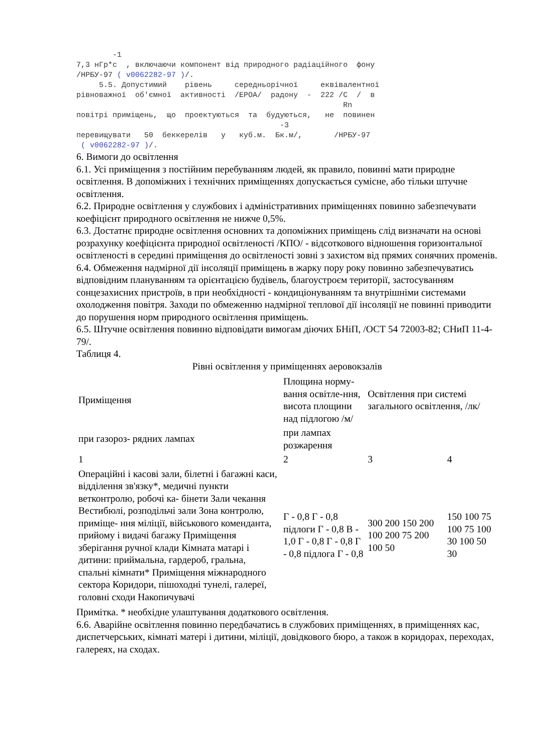-1
7,3 нГр*с  , включаючи компонент від природного радіаційного  фону
/НРБУ-97 ( v0062282-97 )/.
     5.5. Допустимий    рівень     середньорічної     еквівалентної
рівноважної  об'ємної  активності  /ЕРОА/  радону  -  222 /С  /  в
                                                           Rn
повітрі приміщень,  що  проектуються  та  будуються,   не  повинен
                                             -3
перевищувати   50  беккерелів   у   куб.м.  Бк.м/,       /НРБУ-97
 ( v0062282-97 )/.
6. Вимоги до освітлення
6.1. Усі приміщення з постійним перебуванням людей, як правило, повинні мати природне освітлення. В допоміжних і технічних приміщеннях допускається сумісне, або тільки штучне освітлення.
6.2. Природне освітлення у службових і адміністративних приміщеннях повинно забезпечувати коефіцієнт природного освітлення не нижче 0,5%.
6.3. Достатнє природне освітлення основних та допоміжних приміщень слід визначати на основі розрахунку коефіцієнта природної освітленості /КПО/ - відсоткового відношення горизонтальної освітленості в середині приміщення до освітленості зовні з захистом від прямих сонячних променів.
6.4. Обмеження надмірної дії інсоляції приміщень в жарку пору року повинно забезпечуватись відповідним плануванням та орієнтацією будівель, благоустроєм території, застосуванням сонцезахисних пристроїв, в при необхідності - кондиціонуванням та внутрішніми системами охолодження повітря. Заходи по обмеженню надмірної теплової дії інсоляції не повинні приводити до порушення норм природного освітлення приміщень.
6.5. Штучне освітлення повинно відповідати вимогам діючих БНіП, /ОСТ 54 72003-82; СНиП 11-4-79/.
Таблиця 4.
Рівні освітлення у приміщеннях аеровокзалів
| Приміщення | Площина норму-вання освітле-ння, висота площини над підлогою /м/ | Освітлення при системі загального освітлення, /лк/ | |
| при газороз- рядних лампах | при лампах розжарення | | |
| 1 | 2 | 3 | 4 |
| Операційні і касові зали, білетні і багажні каси, відділення зв'язку*, медичні пункти ветконтролю, робочі ка- бінети Зали чекання Вестибюлі, розподільчі зали Зона контролю, приміще- ння міліції, військового коменданта, прийому і видачі багажу Приміщення зберігання ручної клади Кімната матарі і дитини: приймальна, гардероб, гральна, спальні кімнати* Приміщення міжнародного сектора Коридори, пішоходні тунелі, галереї, головні сходи Накопичувачі | Г - 0,8 Г - 0,8 підлоги Г - 0,8 В - 1,0 Г - 0,8 Г - 0,8 Г - 0,8 підлога Г - 0,8 | 300 200 150 200 100 200 75 200 100 50 | 150 100 75 100 75 100 30 100 50 30 |
Примітка. * необхідне улаштування додаткового освітлення.
6.6. Аварійне освітлення повинно передбачатись в службових приміщеннях, в приміщеннях кас, диспетчерських, кімнаті матері і дитини, міліції, довідкового бюро, а також в коридорах, переходах, галереях, на сходах.